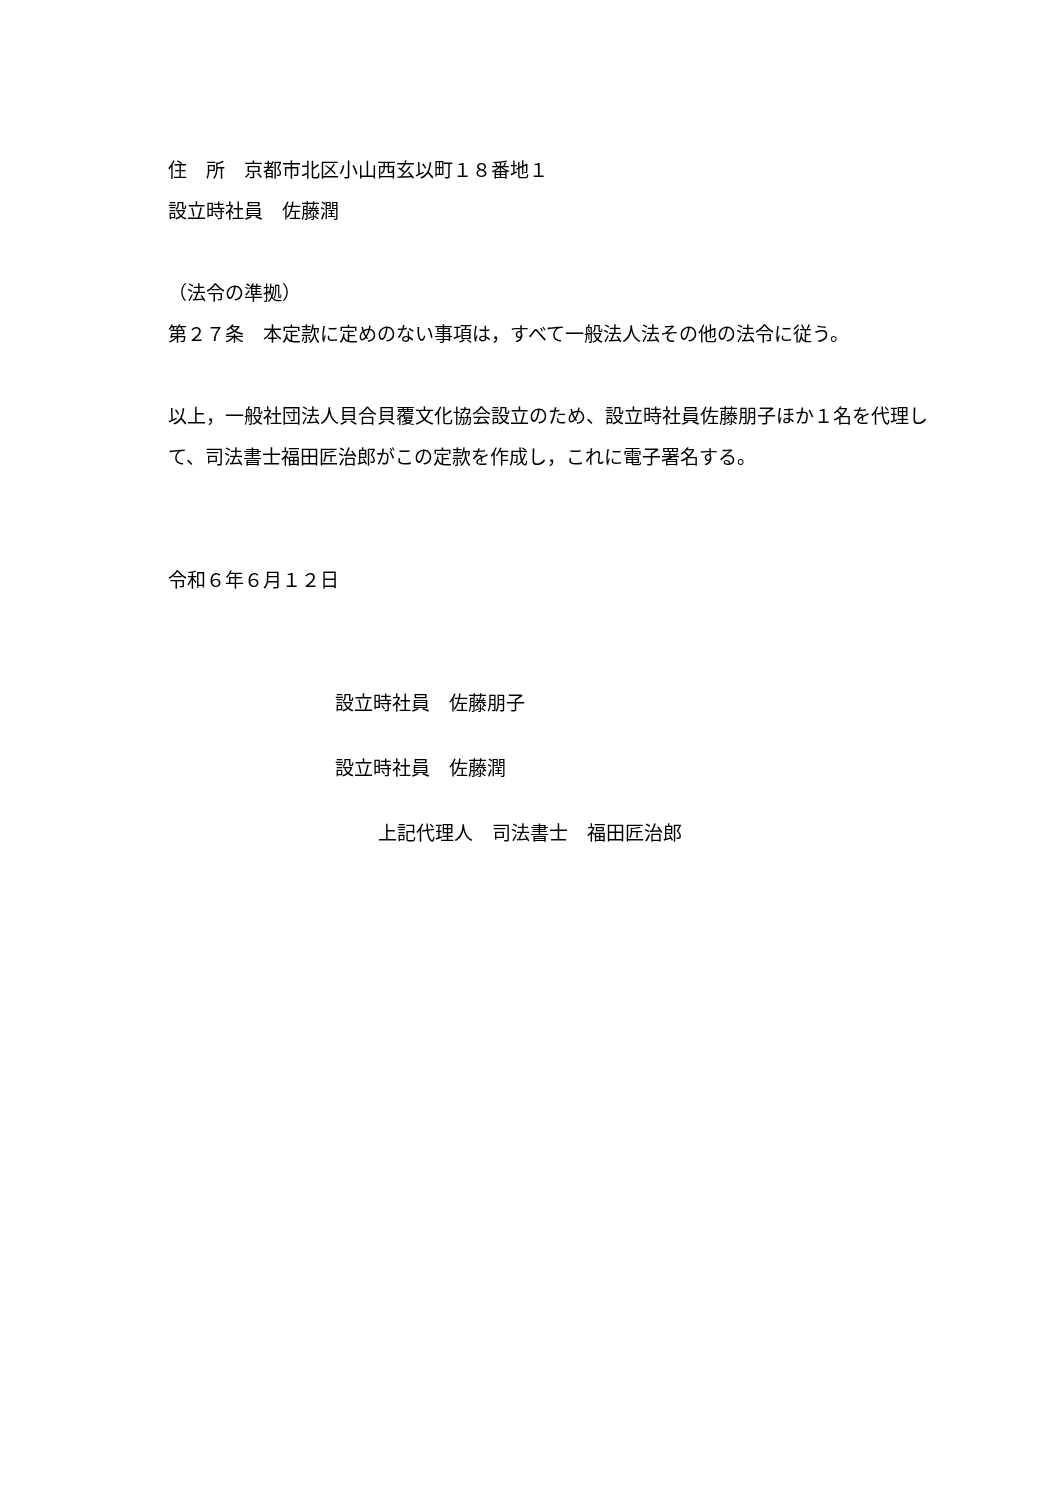住　所　京都市北区小山西玄以町１８番地１
設立時社員　佐藤潤
（法令の準拠）
第２７条　本定款に定めのない事項は，すべて一般法人法その他の法令に従う。
以上，一般社団法人貝合貝覆文化協会設立のため、設立時社員佐藤朋子ほか１名を代理して、司法書士福田匠治郎がこの定款を作成し，これに電子署名する。
令和６年６月１２日
設立時社員　佐藤朋子
設立時社員　佐藤潤
上記代理人　司法書士　福田匠治郎